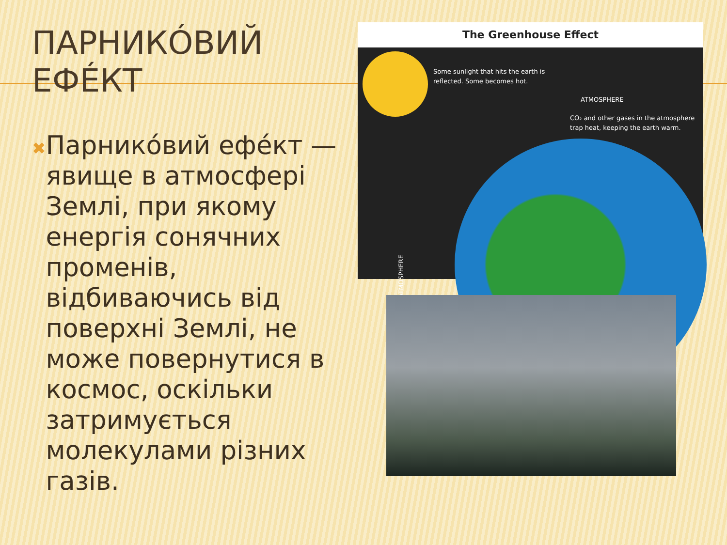ПАРНИКÓВИЙ
ЕФÉКТ
✖
Парникóвий ефéкт — явище в атмосфері Землі, при якому енергія сонячних променів, відбиваючись від поверхні Землі, не може повернутися в космос, оскільки затримується молекулами різних газів.
The Greenhouse Effect
Some sunlight that hits the earth is
reflected. Some becomes hot.
ATMOSPHERE
CO₂ and other gases in the atmosphere
trap heat, keeping the earth warm.
ATMOSPHERE